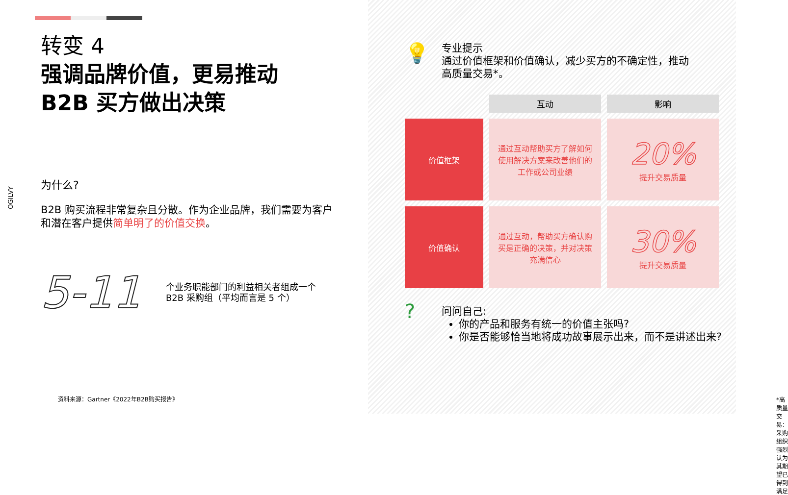OGILVY
转变 4
强调品牌价值，更易推动
B2B 买方做出决策
为什么?
B2B 购买流程非常复杂且分散。作为企业品牌，我们需要为客户和潜在客户提供简单明了的价值交换。
5-11
个业务职能部门的利益相关者组成一个
B2B 采购组（平均而言是 5 个）
资料来源：Gartner《2022年B2B购买报告》
💡
专业提示
通过价值框架和价值确认，减少买方的不确定性，推动高质量交易*。
| | 互动 | 影响 |
| 价值框架 | 通过互动帮助买方了解如何使用解决方案来改善他们的工作或公司业绩 | 20% 提升交易质量 |
| 价值确认 | 通过互动，帮助买方确认购买是正确的决策，并对决策充满信心 | 30% 提升交易质量 |
?
问问自己:
你的产品和服务有统一的价值主张吗?
你是否能够恰当地将成功故事展示出来，而不是讲述出来?
*高质量交易：采购组织强烈认为其期望已得到满足